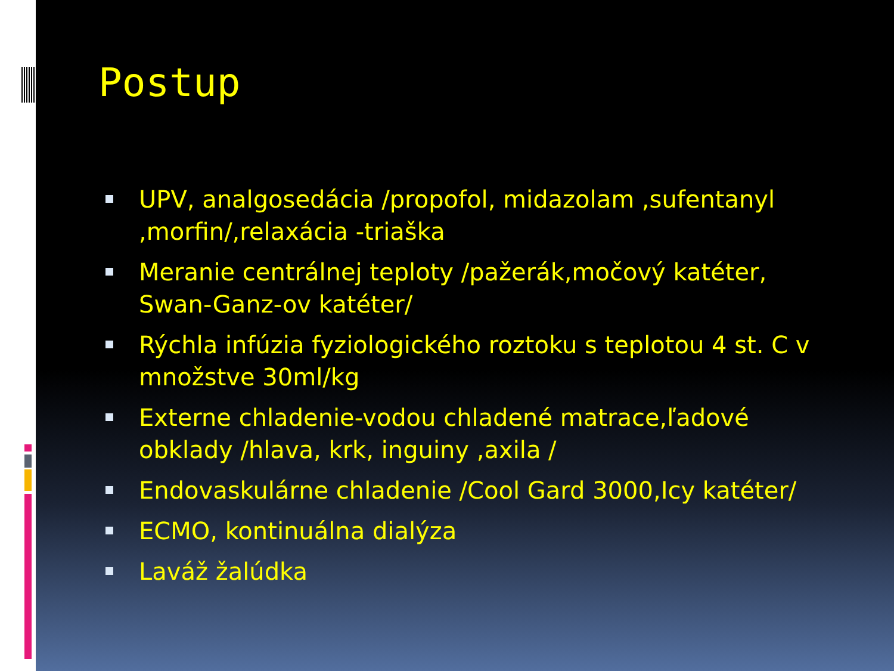Postup
UPV, analgosedácia /propofol, midazolam ,sufentanyl ,morfin/,relaxácia -triaška
Meranie centrálnej teploty /pažerák,močový katéter, Swan-Ganz-ov katéter/
Rýchla infúzia fyziologického roztoku s teplotou 4 st. C v množstve 30ml/kg
Externe chladenie-vodou chladené matrace,ľadové obklady /hlava, krk, inguiny ,axila /
Endovaskulárne chladenie /Cool Gard 3000,Icy katéter/
ECMO, kontinuálna dialýza
Laváž žalúdka